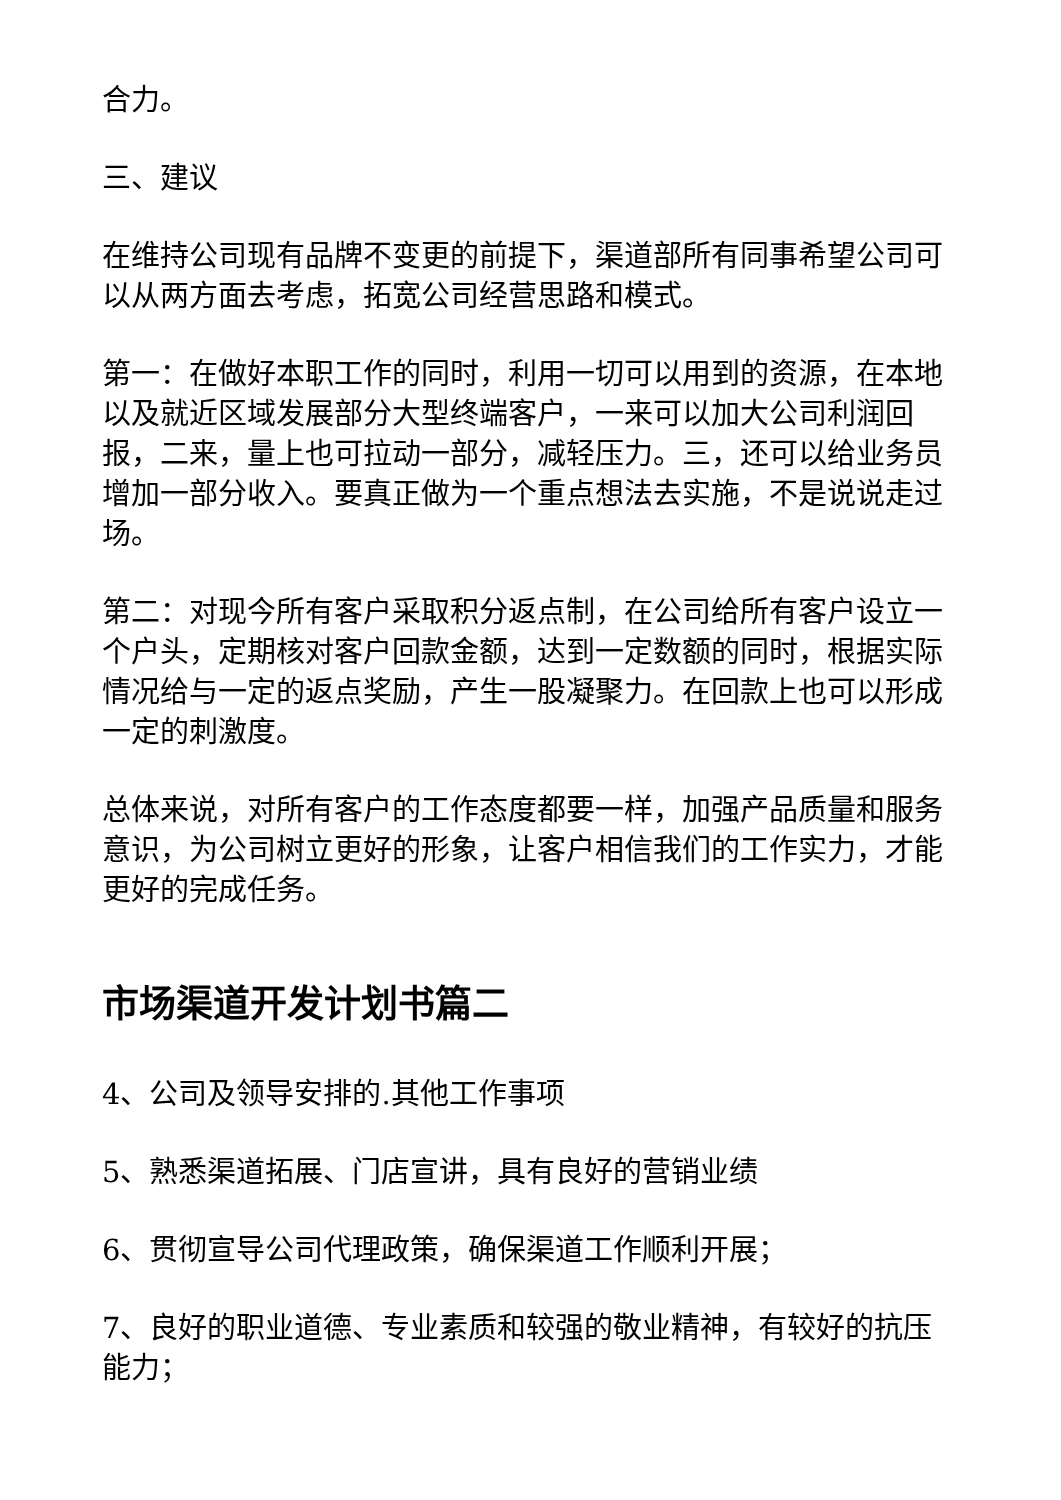合力。
三、建议
在维持公司现有品牌不变更的前提下，渠道部所有同事希望公司可以从两方面去考虑，拓宽公司经营思路和模式。
第一：在做好本职工作的同时，利用一切可以用到的资源，在本地以及就近区域发展部分大型终端客户，一来可以加大公司利润回报，二来，量上也可拉动一部分，减轻压力。三，还可以给业务员增加一部分收入。要真正做为一个重点想法去实施，不是说说走过场。
第二：对现今所有客户采取积分返点制，在公司给所有客户设立一个户头，定期核对客户回款金额，达到一定数额的同时，根据实际情况给与一定的返点奖励，产生一股凝聚力。在回款上也可以形成一定的刺激度。
总体来说，对所有客户的工作态度都要一样，加强产品质量和服务意识，为公司树立更好的形象，让客户相信我们的工作实力，才能更好的完成任务。
市场渠道开发计划书篇二
4、公司及领导安排的.其他工作事项
5、熟悉渠道拓展、门店宣讲，具有良好的营销业绩
6、贯彻宣导公司代理政策，确保渠道工作顺利开展；
7、良好的职业道德、专业素质和较强的敬业精神，有较好的抗压能力；